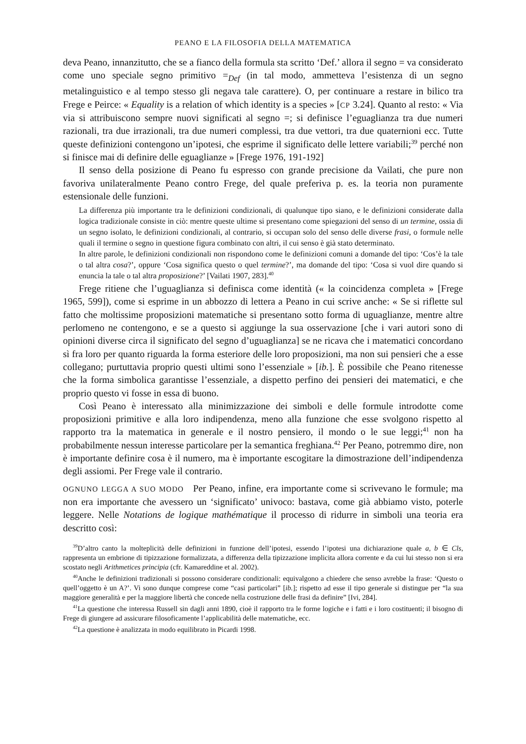PEANO E LA FILOSOFIA DELLA MATEMATICA
deva Peano, innanzitutto, che se a fianco della formula sta scritto ‘Def.’ allora il segno = va considerato come uno speciale segno primitivo =<sub>Def</sub> (in tal modo, ammetteva l’esistenza di un segno metalinguistico e al tempo stesso gli negava tale carattere). O, per continuare a restare in bilico tra Frege e Peirce: « Equality is a relation of which identity is a species » [CP 3.24]. Quanto al resto: « Via via si attribuiscono sempre nuovi significati al segno =; si definisce l’eguaglianza tra due numeri razionali, tra due irrazionali, tra due numeri complessi, tra due vettori, tra due quaternioni ecc. Tutte queste definizioni contengono un’ipotesi, che esprime il significato delle lettere variabili;<sup>39</sup> perché non si finisce mai di definire delle eguaglianze » [Frege 1976, 191-192]
Il senso della posizione di Peano fu espresso con grande precisione da Vailati, che pure non favoriva unilateralmente Peano contro Frege, del quale preferiva p. es. la teoria non puramente estensionale delle funzioni.
La differenza più importante tra le definizioni condizionali, di qualunque tipo siano, e le definizioni considerate dalla logica tradizionale consiste in ciò: mentre queste ultime si presentano come spiegazioni del senso di un termine, ossia di un segno isolato, le definizioni condizionali, al contrario, si occupan solo del senso delle diverse frasi, o formule nelle quali il termine o segno in questione figura combinato con altri, il cui senso è già stato determinato.
In altre parole, le definizioni condizionali non rispondono come le definizioni comuni a domande del tipo: ‘Cos’è la tale o tal altra cosa?’, oppure ‘Cosa significa questo o quel termine?’, ma domande del tipo: ‘Cosa si vuol dire quando si enuncia la tale o tal altra proposizione?’ [Vailati 1907, 283].<sup>40</sup>
Frege ritiene che l’uguaglianza si definisca come identità (« la coincidenza completa » [Frege 1965, 599]), come si esprime in un abbozzo di lettera a Peano in cui scrive anche: « Se si riflette sul fatto che moltissime proposizioni matematiche si presentano sotto forma di uguaglianze, mentre altre perlomeno ne contengono, e se a questo si aggiunge la sua osservazione [che i vari autori sono di opinioni diverse circa il significato del segno d’uguaglianza] se ne ricava che i matematici concordano sì fra loro per quanto riguarda la forma esteriore delle loro proposizioni, ma non sui pensieri che a esse collegano; purtuttavia proprio questi ultimi sono l’essenziale » [ib.]. È possibile che Peano ritenesse che la forma simbolica garantisse l’essenziale, a dispetto perfino dei pensieri dei matematici, e che proprio questo vi fosse in essa di buono.
Così Peano è interessato alla minimizzazione dei simboli e delle formule introdotte come proposizioni primitive e alla loro indipendenza, meno alla funzione che esse svolgono rispetto al rapporto tra la matematica in generale e il nostro pensiero, il mondo o le sue leggi;<sup>41</sup> non ha probabilmente nessun interesse particolare per la semantica freghiana.<sup>42</sup> Per Peano, potremmo dire, non è importante definire cosa è il numero, ma è importante escogitare la dimostrazione dell’indipendenza degli assiomi. Per Frege vale il contrario.
OGNUNO LEGGA A SUO MODO Per Peano, infine, era importante come si scrivevano le formule; ma non era importante che avessero un ‘significato’ univoco: bastava, come già abbiamo visto, poterle leggere. Nelle Notations de logique mathématique il processo di ridurre in simboli una teoria era descritto così:
<sup>39</sup> D’altro canto la molteplicità delle definizioni in funzione dell’ipotesi, essendo l’ipotesi una dichiarazione quale a, b ∈ Cls, rappresenta un embrione di tipizzazione formalizzata, a differenza della tipizzazione implicita allora corrente e da cui lui stesso non si era scostato negli Arithmetices principia (cfr. Kamareddine et al. 2002).
<sup>40</sup> Anche le definizioni tradizionali si possono considerare condizionali: equivalgono a chiedere che senso avrebbe la frase: ‘Questo o quell’oggetto è un A?’. Vi sono dunque comprese come “casi particolari” [ib.]; rispetto ad esse il tipo generale si distingue per “la sua maggiore generalità e per la maggiore libertà che concede nella costruzione delle frasi da definire” [Ivi, 284].
<sup>41</sup> La questione che interessa Russell sin dagli anni 1890, cioè il rapporto tra le forme logiche e i fatti e i loro costituenti; il bisogno di Frege di giungere ad assicurare filosoficamente l’applicabilità delle matematiche, ecc.
<sup>42</sup> La questione è analizzata in modo equilibrato in Picardi 1998.